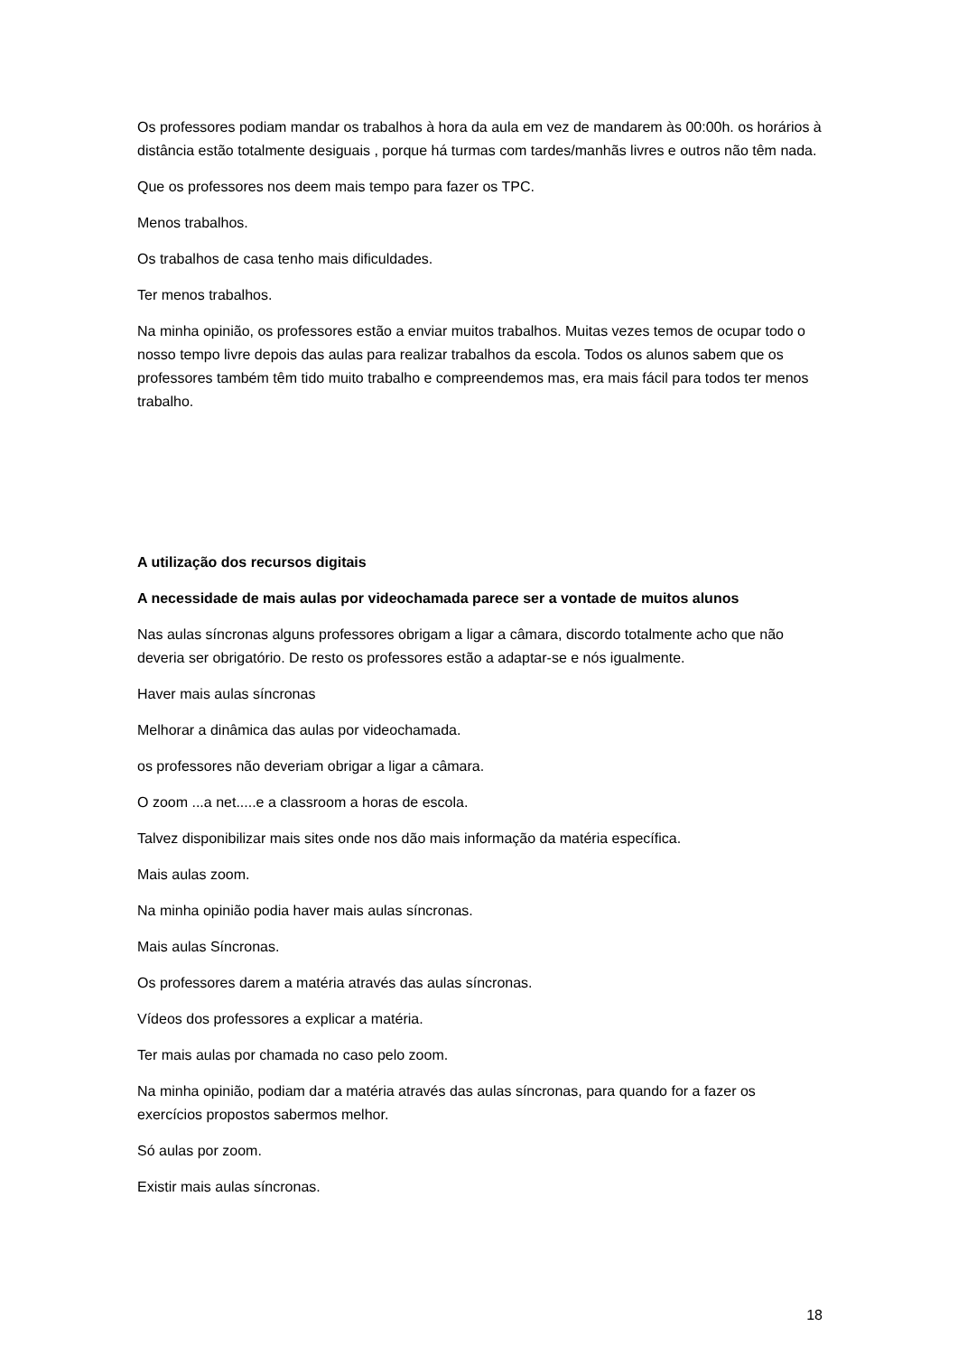Os professores podiam mandar os trabalhos à hora da aula em vez de mandarem às 00:00h. os horários à distância estão totalmente desiguais , porque há turmas com tardes/manhãs livres e outros não têm nada.
Que os professores nos deem mais tempo para fazer os TPC.
Menos trabalhos.
Os trabalhos de casa tenho mais dificuldades.
Ter menos trabalhos.
Na minha opinião, os professores estão a enviar muitos trabalhos. Muitas vezes temos de ocupar todo o nosso tempo livre depois das aulas para realizar trabalhos da escola. Todos os alunos sabem que os professores também têm tido muito trabalho e compreendemos mas, era mais fácil para todos ter menos trabalho.
A utilização dos recursos digitais
A necessidade de mais aulas por videochamada parece ser a vontade de muitos alunos
Nas aulas síncronas alguns professores obrigam a ligar a câmara, discordo totalmente acho que não deveria ser obrigatório. De resto os professores estão a adaptar-se e nós igualmente.
Haver mais aulas síncronas
Melhorar a dinâmica das aulas por videochamada.
os professores não deveriam obrigar a ligar a câmara.
O zoom ...a net.....e a classroom a horas de escola.
Talvez disponibilizar mais sites onde nos dão mais informação da matéria específica.
Mais aulas zoom.
Na minha opinião podia haver mais aulas síncronas.
Mais aulas Síncronas.
Os professores darem a matéria através das aulas síncronas.
Vídeos dos professores a explicar a matéria.
Ter mais aulas por chamada no caso pelo zoom.
Na minha opinião, podiam dar a matéria através das aulas síncronas, para quando for a fazer os exercícios propostos sabermos melhor.
Só aulas por zoom.
Existir mais aulas síncronas.
18